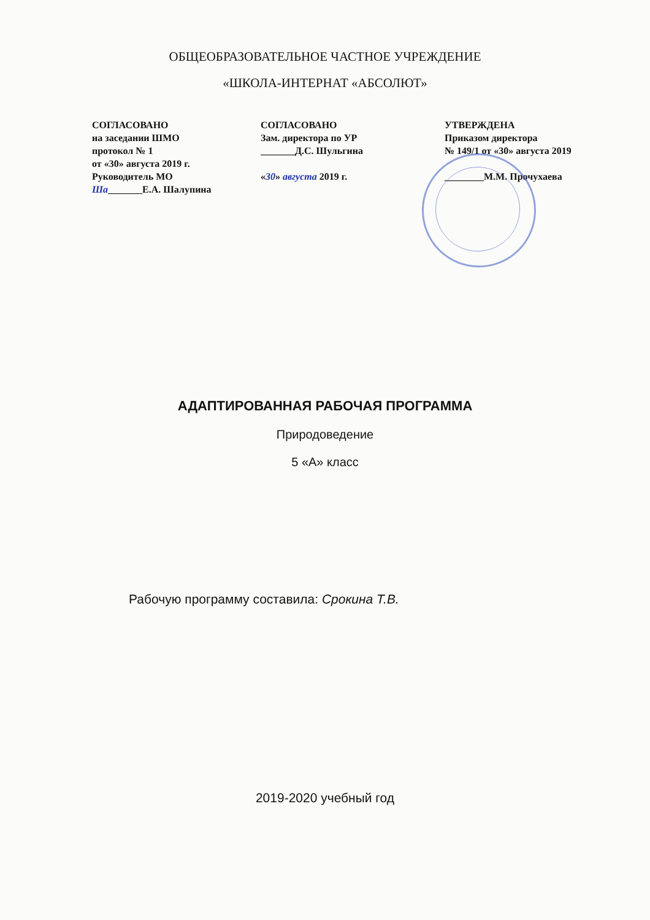ОБЩЕОБРАЗОВАТЕЛЬНОЕ ЧАСТНОЕ УЧРЕЖДЕНИЕ
«ШКОЛА-ИНТЕРНАТ «АБСОЛЮТ»
СОГЛАСОВАНО
на заседании ШМО
протокол № 1
от «30» августа 2019 г.
Руководитель МО
Ша_______Е.А. Шалупина
СОГЛАСОВАНО
Зам. директора по УР
_______Д.С. Шульгина
«30» августа 2019 г.
УТВЕРЖДЕНА
Приказом директора
№ 149/1 от «30» августа 2019
________М.М. Прочухаева
АДАПТИРОВАННАЯ РАБОЧАЯ ПРОГРАММА
Природоведение
5 «А» класс
Рабочую программу составила: Срокина Т.В.
2019-2020 учебный год